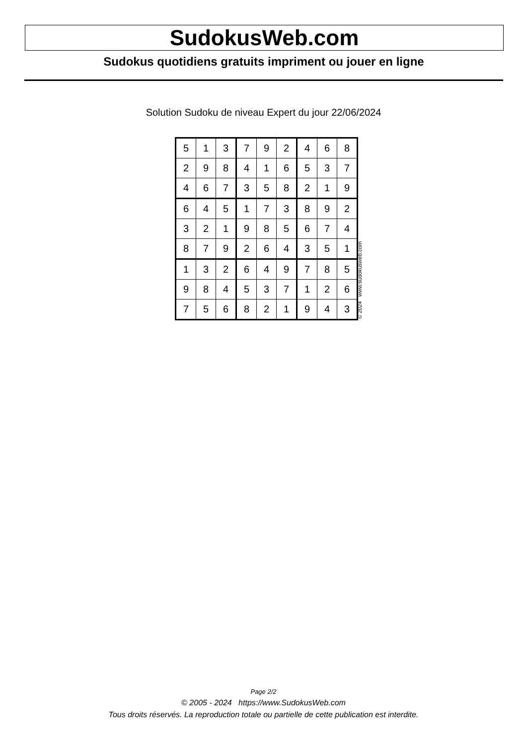SudokusWeb.com
Sudokus quotidiens gratuits impriment ou jouer en ligne
Solution Sudoku de niveau Expert du jour 22/06/2024
| 5 | 1 | 3 | 7 | 9 | 2 | 4 | 6 | 8 |
| 2 | 9 | 8 | 4 | 1 | 6 | 5 | 3 | 7 |
| 4 | 6 | 7 | 3 | 5 | 8 | 2 | 1 | 9 |
| 6 | 4 | 5 | 1 | 7 | 3 | 8 | 9 | 2 |
| 3 | 2 | 1 | 9 | 8 | 5 | 6 | 7 | 4 |
| 8 | 7 | 9 | 2 | 6 | 4 | 3 | 5 | 1 |
| 1 | 3 | 2 | 6 | 4 | 9 | 7 | 8 | 5 |
| 9 | 8 | 4 | 5 | 3 | 7 | 1 | 2 | 6 |
| 7 | 5 | 6 | 8 | 2 | 1 | 9 | 4 | 3 |
© 2024 www.sudokusweb.com
Page 2/2
© 2005 - 2024 https://www.SudokusWeb.com
Tous droits réservés. La reproduction totale ou partielle de cette publication est interdite.